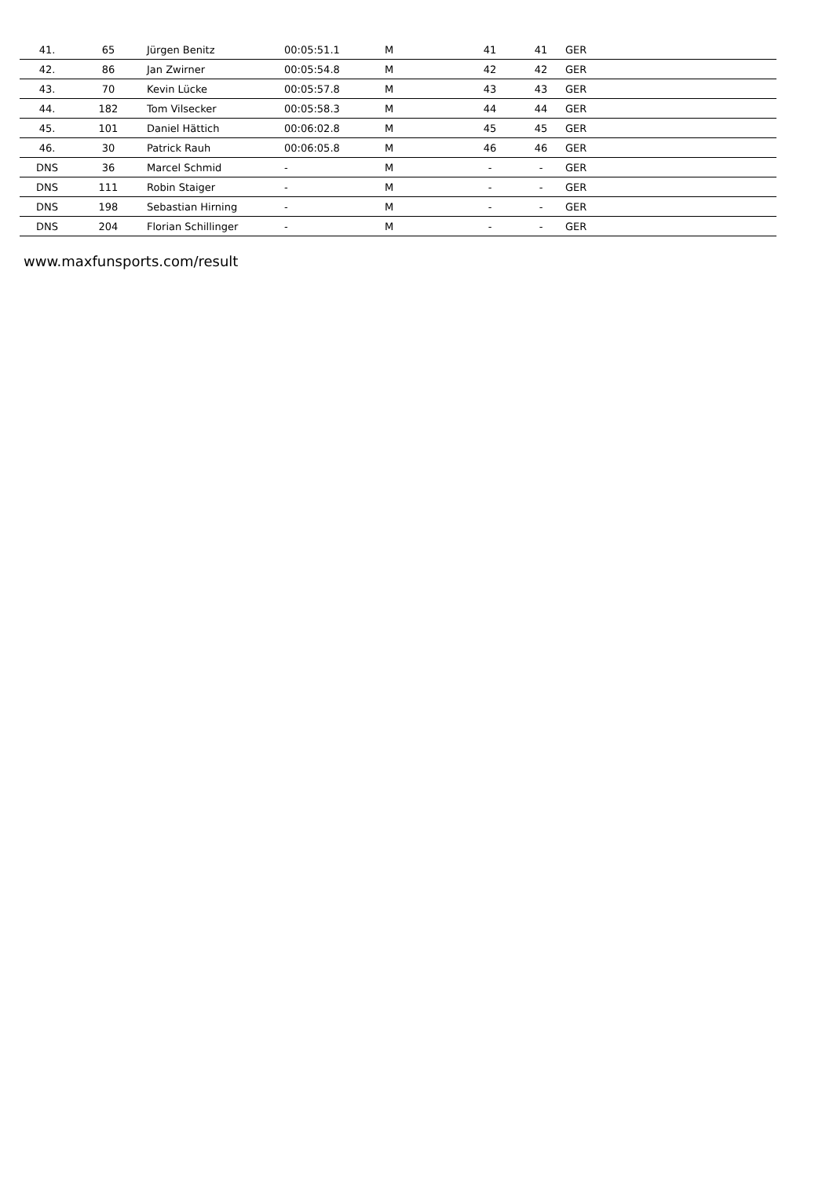| 41. | 65 | Jürgen Benitz | 00:05:51.1 | M | 41 | 41 | GER | |
| 42. | 86 | Jan Zwirner | 00:05:54.8 | M | 42 | 42 | GER | |
| 43. | 70 | Kevin Lücke | 00:05:57.8 | M | 43 | 43 | GER | |
| 44. | 182 | Tom Vilsecker | 00:05:58.3 | M | 44 | 44 | GER | |
| 45. | 101 | Daniel Hättich | 00:06:02.8 | M | 45 | 45 | GER | |
| 46. | 30 | Patrick Rauh | 00:06:05.8 | M | 46 | 46 | GER | |
| DNS | 36 | Marcel Schmid | - | M | - | - | GER | |
| DNS | 111 | Robin Staiger | - | M | - | - | GER | |
| DNS | 198 | Sebastian Hirning | - | M | - | - | GER | |
| DNS | 204 | Florian Schillinger | - | M | - | - | GER | |
www.maxfunsports.com/result